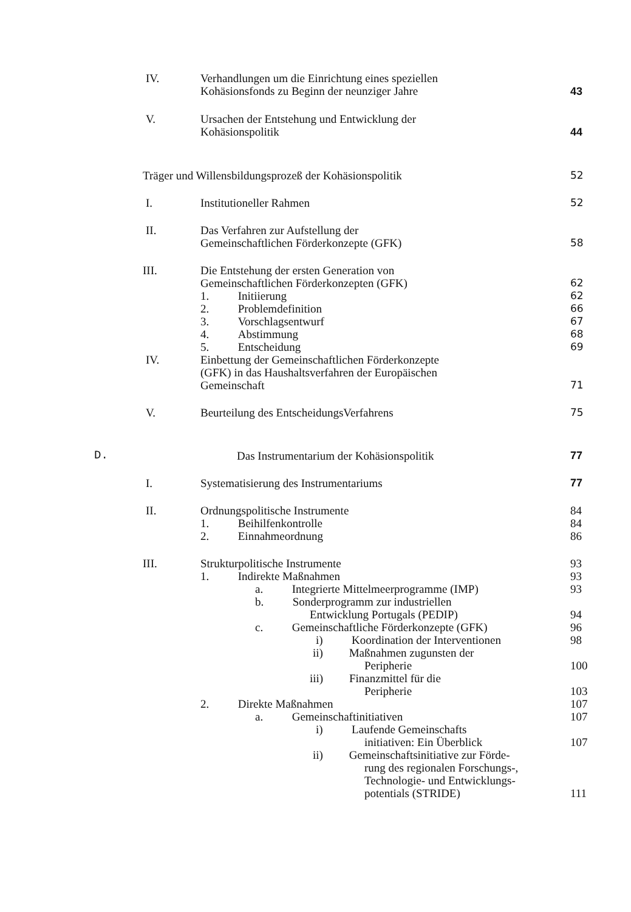IV. Verhandlungen um die Einrichtung eines speziellen
Kohäsionsfonds zu Beginn der neunziger Jahre
43
V. Ursachen der Entstehung und Entwicklung der
Kohäsionspolitik
44
Träger und Willensbildungsprozeß der Kohäsionspolitik
52
I. Institutioneller Rahmen 52
II. Das Verfahren zur Aufstellung der
Gemeinschaftlichen Förderkonzepte (GFK)
58
III. Die Entstehung der ersten Generation von
Gemeinschaftlichen Förderkonzepten (GFK)
1. Initiierung
2. Problemdefinition
3. Vorschlagsentwurf
4. Abstimmung
5. Entscheidung
62
62
66
67
68
69
IV. Einbettung der Gemeinschaftlichen Förderkonzepte
(GFK) in das Haushaltsverfahren der Europäischen
Gemeinschaft
71
V. Beurteilung des EntscheidungsVerfahrens
75
D. Das Instrumentarium der Kohäsionspolitik
77
I. Systematisierung des Instrumentariums
77
II. Ordnungspolitische Instrumente
1. Beihilfenkontrolle
2. Einnahmeordnung
84
84
86
III. Strukturpolitische Instrumente
1. Indirekte Maßnahmen
a. Integrierte Mittelmeerprogramme (IMP)
b. Sonderprogramm zur industriellen
Entwicklung Portugals (PEDIP)
c. Gemeinschaftliche Förderkonzepte (GFK)
i) Koordination der Interventionen
ii) Maßnahmen zugunsten der
Peripherie
iii) Finanzmittel für die
Peripherie
2. Direkte Maßnahmen
a. Gemeinschaftinitiativen
i) Laufende Gemeinschafts
initiativen: Ein Überblick
ii) Gemeinschaftsinitiative zur Förde-
rung des regionalen Forschungs-,
Technologie- und Entwicklungs-
potentials (STRIDE)
93
93
93
94
96
98
100
103
107
107
107
111